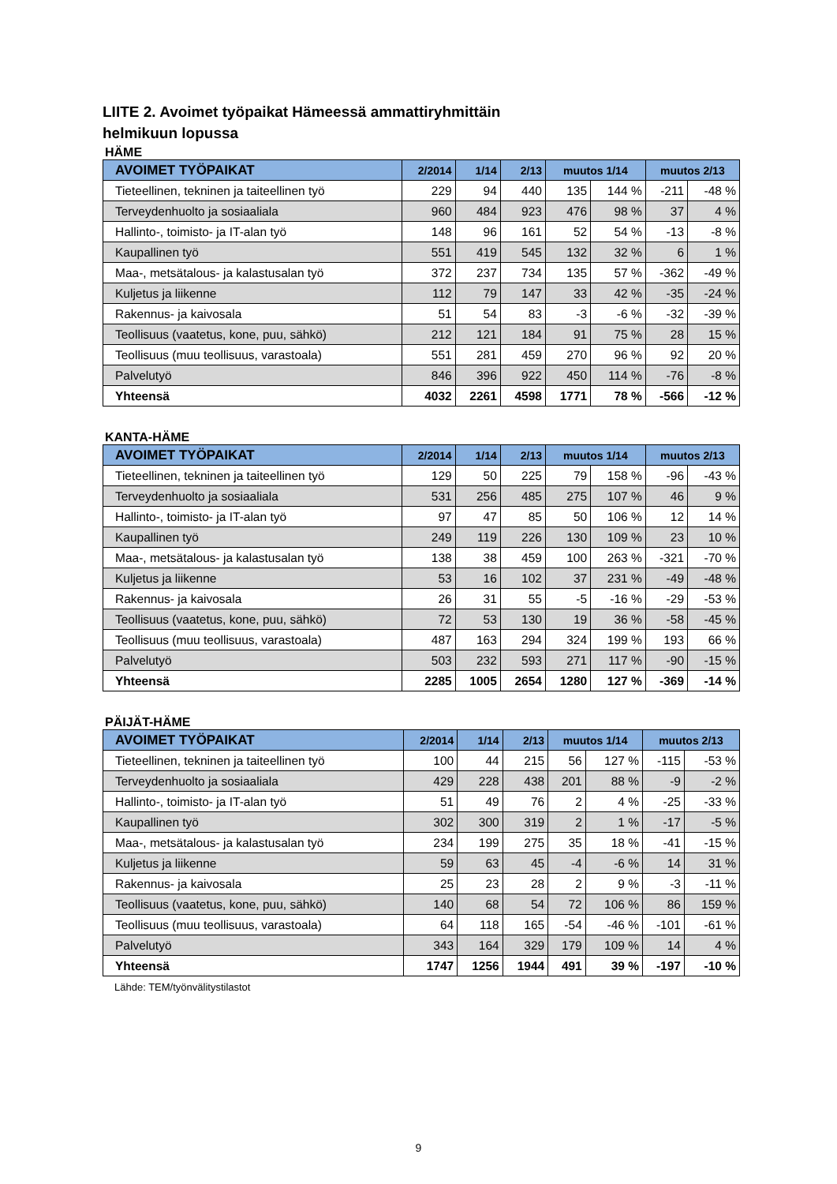LIITE 2. Avoimet työpaikat Hämeessä ammattiryhmittäin
helmikuun lopussa
HÄME
| AVOIMET TYÖPAIKAT | 2/2014 | 1/14 | 2/13 | muutos 1/14 | | muutos 2/13 | |
| --- | --- | --- | --- | --- | --- | --- | --- |
| Tieteellinen, tekninen ja taiteellinen työ | 229 | 94 | 440 | 135 | 144 % | -211 | -48 % |
| Terveydenhuolto ja sosiaaliala | 960 | 484 | 923 | 476 | 98 % | 37 | 4 % |
| Hallinto-, toimisto- ja IT-alan työ | 148 | 96 | 161 | 52 | 54 % | -13 | -8 % |
| Kaupallinen työ | 551 | 419 | 545 | 132 | 32 % | 6 | 1 % |
| Maa-, metsätalous- ja kalastusalan työ | 372 | 237 | 734 | 135 | 57 % | -362 | -49 % |
| Kuljetus ja liikenne | 112 | 79 | 147 | 33 | 42 % | -35 | -24 % |
| Rakennus- ja kaivosala | 51 | 54 | 83 | -3 | -6 % | -32 | -39 % |
| Teollisuus (vaatetus, kone, puu, sähkö) | 212 | 121 | 184 | 91 | 75 % | 28 | 15 % |
| Teollisuus (muu teollisuus, varastoala) | 551 | 281 | 459 | 270 | 96 % | 92 | 20 % |
| Palvelutyö | 846 | 396 | 922 | 450 | 114 % | -76 | -8 % |
| Yhteensä | 4032 | 2261 | 4598 | 1771 | 78 % | -566 | -12 % |
KANTA-HÄME
| AVOIMET TYÖPAIKAT | 2/2014 | 1/14 | 2/13 | muutos 1/14 | | muutos 2/13 | |
| --- | --- | --- | --- | --- | --- | --- | --- |
| Tieteellinen, tekninen ja taiteellinen työ | 129 | 50 | 225 | 79 | 158 % | -96 | -43 % |
| Terveydenhuolto ja sosiaaliala | 531 | 256 | 485 | 275 | 107 % | 46 | 9 % |
| Hallinto-, toimisto- ja IT-alan työ | 97 | 47 | 85 | 50 | 106 % | 12 | 14 % |
| Kaupallinen työ | 249 | 119 | 226 | 130 | 109 % | 23 | 10 % |
| Maa-, metsätalous- ja kalastusalan työ | 138 | 38 | 459 | 100 | 263 % | -321 | -70 % |
| Kuljetus ja liikenne | 53 | 16 | 102 | 37 | 231 % | -49 | -48 % |
| Rakennus- ja kaivosala | 26 | 31 | 55 | -5 | -16 % | -29 | -53 % |
| Teollisuus (vaatetus, kone, puu, sähkö) | 72 | 53 | 130 | 19 | 36 % | -58 | -45 % |
| Teollisuus (muu teollisuus, varastoala) | 487 | 163 | 294 | 324 | 199 % | 193 | 66 % |
| Palvelutyö | 503 | 232 | 593 | 271 | 117 % | -90 | -15 % |
| Yhteensä | 2285 | 1005 | 2654 | 1280 | 127 % | -369 | -14 % |
PÄIJÄT-HÄME
| AVOIMET TYÖPAIKAT | 2/2014 | 1/14 | 2/13 | muutos 1/14 | | muutos 2/13 | |
| --- | --- | --- | --- | --- | --- | --- | --- |
| Tieteellinen, tekninen ja taiteellinen työ | 100 | 44 | 215 | 56 | 127 % | -115 | -53 % |
| Terveydenhuolto ja sosiaaliala | 429 | 228 | 438 | 201 | 88 % | -9 | -2 % |
| Hallinto-, toimisto- ja IT-alan työ | 51 | 49 | 76 | 2 | 4 % | -25 | -33 % |
| Kaupallinen työ | 302 | 300 | 319 | 2 | 1 % | -17 | -5 % |
| Maa-, metsätalous- ja kalastusalan työ | 234 | 199 | 275 | 35 | 18 % | -41 | -15 % |
| Kuljetus ja liikenne | 59 | 63 | 45 | -4 | -6 % | 14 | 31 % |
| Rakennus- ja kaivosala | 25 | 23 | 28 | 2 | 9 % | -3 | -11 % |
| Teollisuus (vaatetus, kone, puu, sähkö) | 140 | 68 | 54 | 72 | 106 % | 86 | 159 % |
| Teollisuus (muu teollisuus, varastoala) | 64 | 118 | 165 | -54 | -46 % | -101 | -61 % |
| Palvelutyö | 343 | 164 | 329 | 179 | 109 % | 14 | 4 % |
| Yhteensä | 1747 | 1256 | 1944 | 491 | 39 % | -197 | -10 % |
Lähde: TEM/työnvälitystilastot
9